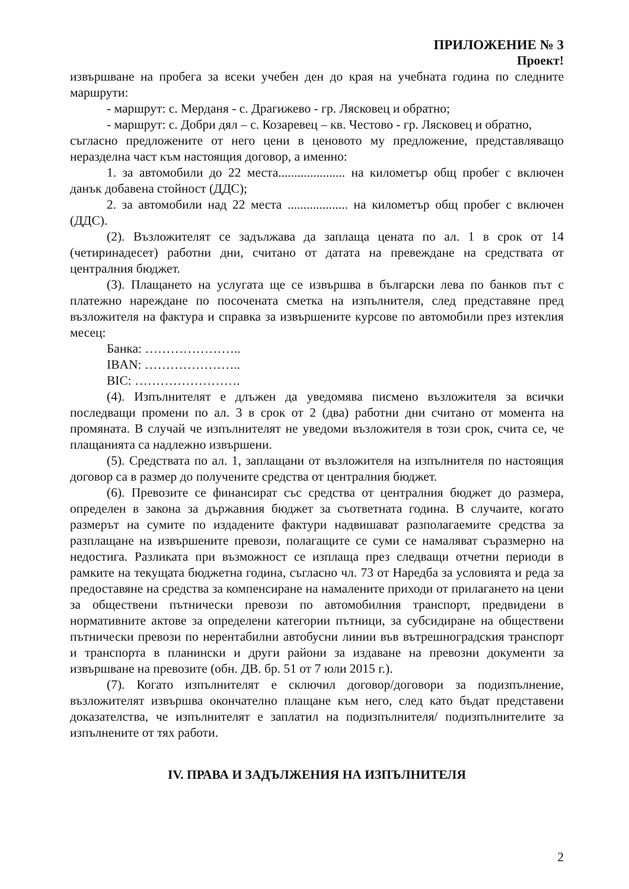ПРИЛОЖЕНИЕ № 3
Проект!
извършване на пробега за всеки учебен ден до края на учебната година по следните маршрути:
- маршрут: с. Мерданя - с. Драгижево - гр. Лясковец и обратно;
- маршрут: с. Добри дял – с. Козаревец – кв. Честово - гр. Лясковец и обратно,
съгласно предложените от него цени в ценовото му предложение, представляващо неразделна част към настоящия договор, а именно:
1. за автомобили до 22 места..................... на километър общ пробег с включен данък добавена стойност (ДДС);
2. за автомобили над 22 места ................... на километър общ пробег с включен (ДДС).
(2). Възложителят се задължава да заплаща цената по ал. 1 в срок от 14 (четиринадесет) работни дни, считано от датата на превеждане на средствата от централния бюджет.
(3). Плащането на услугата ще се извършва в български лева по банков път с платежно нареждане по посочената сметка на изпълнителя, след представяне пред възложителя на фактура и справка за извършените курсове по автомобили през изтеклия месец:
Банка: …………………..
IBAN: …………………..
BIC: …………………….
(4). Изпълнителят е длъжен да уведомява писмено възложителя за всички последващи промени по ал. 3 в срок от 2 (два) работни дни считано от момента на промяната. В случай че изпълнителят не уведоми възложителя в този срок, счита се, че плащанията са надлежно извършени.
(5). Средствата по ал. 1, заплащани от възложителя на изпълнителя по настоящия договор са в размер до получените средства от централния бюджет.
(6). Превозите се финансират със средства от централния бюджет до размера, определен в закона за държавния бюджет за съответната година. В случаите, когато размерът на сумите по издадените фактури надвишават разполагаемите средства за разплащане на извършените превози, полагащите се суми се намаляват съразмерно на недостига. Разликата при възможност се изплаща през следващи отчетни периоди в рамките на текущата бюджетна година, съгласно чл. 73 от Наредба за условията и реда за предоставяне на средства за компенсиране на намалените приходи от прилагането на цени за обществени пътнически превози по автомобилния транспорт, предвидени в нормативните актове за определени категории пътници, за субсидиране на обществени пътнически превози по нерентабилни автобусни линии във вътрешноградския транспорт и транспорта в планински и други райони за издаване на превозни документи за извършване на превозите (обн. ДВ. бр. 51 от 7 юли 2015 г.).
(7). Когато изпълнителят е сключил договор/договори за подизпълнение, възложителят извършва окончателно плащане към него, след като бъдат представени доказателства, че изпълнителят е заплатил на подизпълнителя/ подизпълнителите за изпълнените от тях работи.
IV. ПРАВА И ЗАДЪЛЖЕНИЯ НА ИЗПЪЛНИТЕЛЯ
2